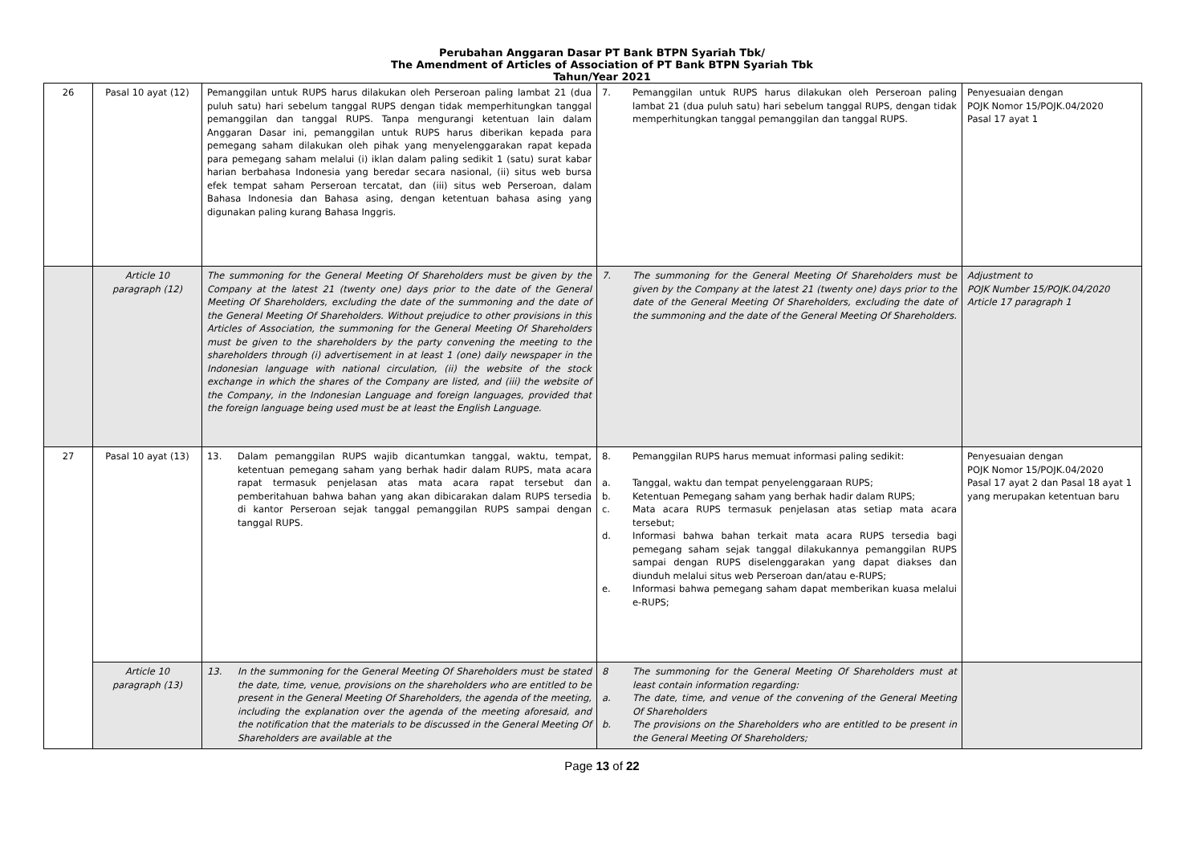Perubahan Anggaran Dasar PT Bank BTPN Syariah Tbk/
The Amendment of Articles of Association of PT Bank BTPN Syariah Tbk
Tahun/Year 2021
| 26 | Pasal 10 ayat (12) | Pemanggilan untuk RUPS harus dilakukan oleh Perseroan paling lambat 21 (dua puluh satu) hari sebelum tanggal RUPS dengan tidak memperhitungkan tanggal pemanggilan dan tanggal RUPS. Tanpa mengurangi ketentuan lain dalam Anggaran Dasar ini, pemanggilan untuk RUPS harus diberikan kepada para pemegang saham dilakukan oleh pihak yang menyelenggarakan rapat kepada para pemegang saham melalui (i) iklan dalam paling sedikit 1 (satu) surat kabar harian berbahasa Indonesia yang beredar secara nasional, (ii) situs web bursa efek tempat saham Perseroan tercatat, dan (iii) situs web Perseroan, dalam Bahasa Indonesia dan Bahasa asing, dengan ketentuan bahasa asing yang digunakan paling kurang Bahasa Inggris. | 7. Pemanggilan untuk RUPS harus dilakukan oleh Perseroan paling lambat 21 (dua puluh satu) hari sebelum tanggal RUPS, dengan tidak memperhitungkan tanggal pemanggilan dan tanggal RUPS. | Penyesuaian dengan POJK Nomor 15/POJK.04/2020 Pasal 17 ayat 1 |
| | Article 10 paragraph (12) | The summoning for the General Meeting Of Shareholders must be given by the Company at the latest 21 (twenty one) days prior to the date of the General Meeting Of Shareholders, excluding the date of the summoning and the date of the General Meeting Of Shareholders. Without prejudice to other provisions in this Articles of Association, the summoning for the General Meeting Of Shareholders must be given to the shareholders by the party convening the meeting to the shareholders through (i) advertisement in at least 1 (one) daily newspaper in the Indonesian language with national circulation, (ii) the website of the stock exchange in which the shares of the Company are listed, and (iii) the website of the Company, in the Indonesian Language and foreign languages, provided that the foreign language being used must be at least the English Language. | 7. The summoning for the General Meeting Of Shareholders must be given by the Company at the latest 21 (twenty one) days prior to the date of the General Meeting Of Shareholders, excluding the date of the summoning and the date of the General Meeting Of Shareholders. | Adjustment to POJK Number 15/POJK.04/2020 Article 17 paragraph 1 |
| 27 | Pasal 10 ayat (13) | 13. Dalam pemanggilan RUPS wajib dicantumkan tanggal, waktu, tempat, ketentuan pemegang saham yang berhak hadir dalam RUPS, mata acara rapat termasuk penjelasan atas mata acara rapat tersebut dan pemberitahuan bahwa bahan yang akan dibicarakan dalam RUPS tersedia di kantor Perseroan sejak tanggal pemanggilan RUPS sampai dengan tanggal RUPS. | 8. Pemanggilan RUPS harus memuat informasi paling sedikit: a. Tanggal, waktu dan tempat penyelenggaraan RUPS; b. Ketentuan Pemegang saham yang berhak hadir dalam RUPS; c. Mata acara RUPS termasuk penjelasan atas setiap mata acara tersebut; d. Informasi bahwa bahan terkait mata acara RUPS tersedia bagi pemegang saham sejak tanggal dilakukannya pemanggilan RUPS sampai dengan RUPS diselenggarakan yang dapat diakses dan diunduh melalui situs web Perseroan dan/atau e-RUPS; e. Informasi bahwa pemegang saham dapat memberikan kuasa melalui e-RUPS; | Penyesuaian dengan POJK Nomor 15/POJK.04/2020 Pasal 17 ayat 2 dan Pasal 18 ayat 1 yang merupakan ketentuan baru |
| | Article 10 paragraph (13) | 13. In the summoning for the General Meeting Of Shareholders must be stated the date, time, venue, provisions on the shareholders who are entitled to be present in the General Meeting Of Shareholders, the agenda of the meeting, including the explanation over the agenda of the meeting aforesaid, and the notification that the materials to be discussed in the General Meeting Of Shareholders are available at the | 8 The summoning for the General Meeting Of Shareholders must at least contain information regarding: a. The date, time, and venue of the convening of the General Meeting Of Shareholders b. The provisions on the Shareholders who are entitled to be present in the General Meeting Of Shareholders; | |
Page 13 of 22